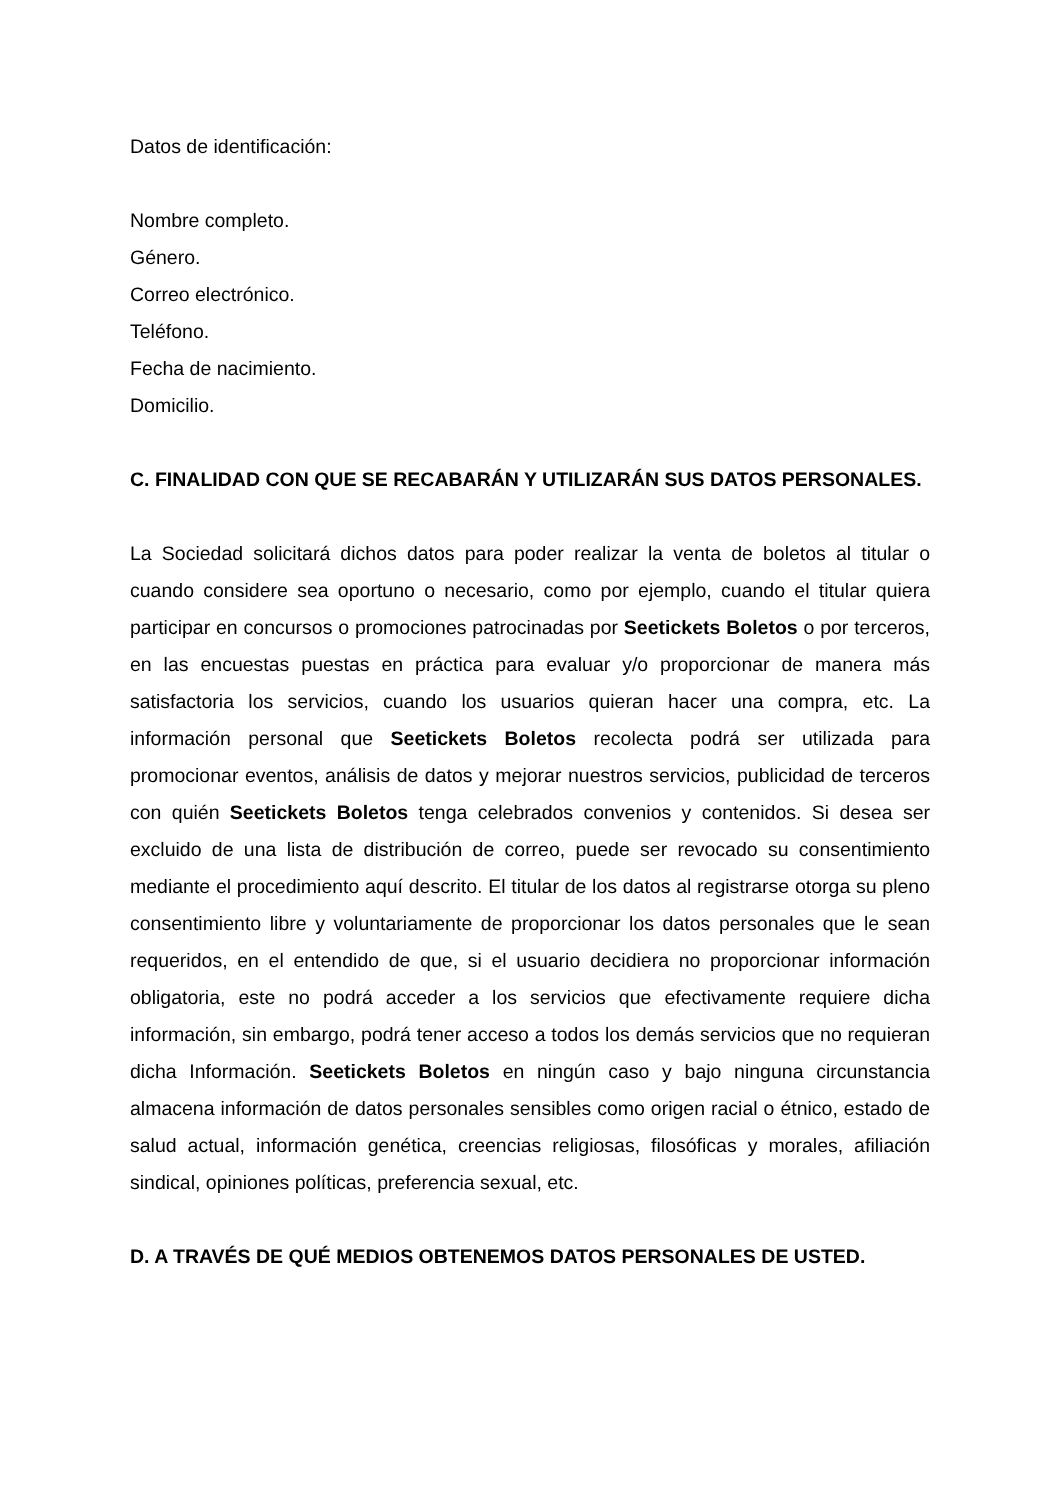Datos de identificación:
Nombre completo.
Género.
Correo electrónico.
Teléfono.
Fecha de nacimiento.
Domicilio.
C. FINALIDAD CON QUE SE RECABARÁN Y UTILIZARÁN SUS DATOS PERSONALES.
La Sociedad solicitará dichos datos para poder realizar la venta de boletos al titular o cuando considere sea oportuno o necesario, como por ejemplo, cuando el titular quiera participar en concursos o promociones patrocinadas por Seetickets Boletos o por terceros, en las encuestas puestas en práctica para evaluar y/o proporcionar de manera más satisfactoria los servicios, cuando los usuarios quieran hacer una compra, etc. La información personal que Seetickets Boletos recolecta podrá ser utilizada para promocionar eventos, análisis de datos y mejorar nuestros servicios, publicidad de terceros con quién Seetickets Boletos tenga celebrados convenios y contenidos. Si desea ser excluido de una lista de distribución de correo, puede ser revocado su consentimiento mediante el procedimiento aquí descrito. El titular de los datos al registrarse otorga su pleno consentimiento libre y voluntariamente de proporcionar los datos personales que le sean requeridos, en el entendido de que, si el usuario decidiera no proporcionar información obligatoria, este no podrá acceder a los servicios que efectivamente requiere dicha información, sin embargo, podrá tener acceso a todos los demás servicios que no requieran dicha Información. Seetickets Boletos en ningún caso y bajo ninguna circunstancia almacena información de datos personales sensibles como origen racial o étnico, estado de salud actual, información genética, creencias religiosas, filosóficas y morales, afiliación sindical, opiniones políticas, preferencia sexual, etc.
D. A TRAVÉS DE QUÉ MEDIOS OBTENEMOS DATOS PERSONALES DE USTED.